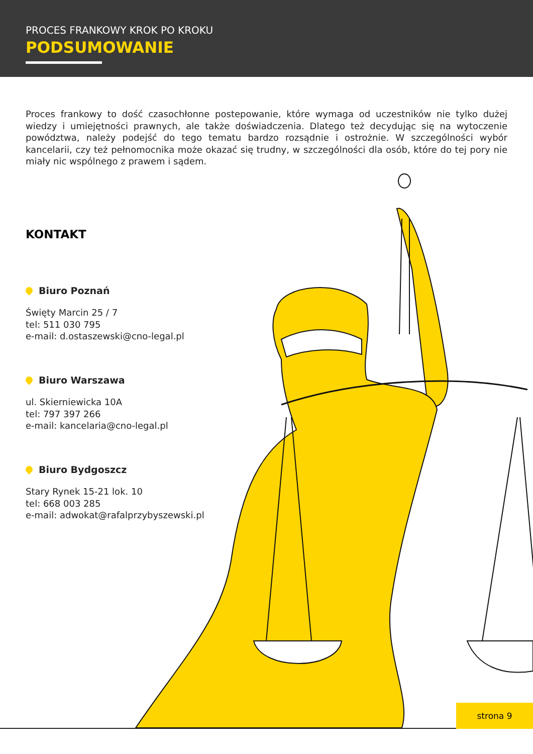PROCES FRANKOWY KROK PO KROKU
PODSUMOWANIE
Proces frankowy to dość czasochłonne postepowanie, które wymaga od uczestników nie tylko dużej wiedzy i umiejętności prawnych, ale także doświadczenia. Dlatego też decydując się na wytoczenie powództwa, należy podejść do tego tematu bardzo rozsądnie i ostrożnie. W szczególności wybór kancelarii, czy też pełnomocnika może okazać się trudny, w szczególności dla osób, które do tej pory nie miały nic wspólnego z prawem i sądem.
KONTAKT
Biuro Poznań
Święty Marcin 25 / 7
tel: 511 030 795
e-mail: d.ostaszewski@cno-legal.pl
Biuro Warszawa
ul. Skierniewicka 10A
tel: 797 397 266
e-mail: kancelaria@cno-legal.pl
Biuro Bydgoszcz
Stary Rynek 15-21 lok. 10
tel: 668 003 285
e-mail: adwokat@rafalprzybyszewski.pl
strona 9